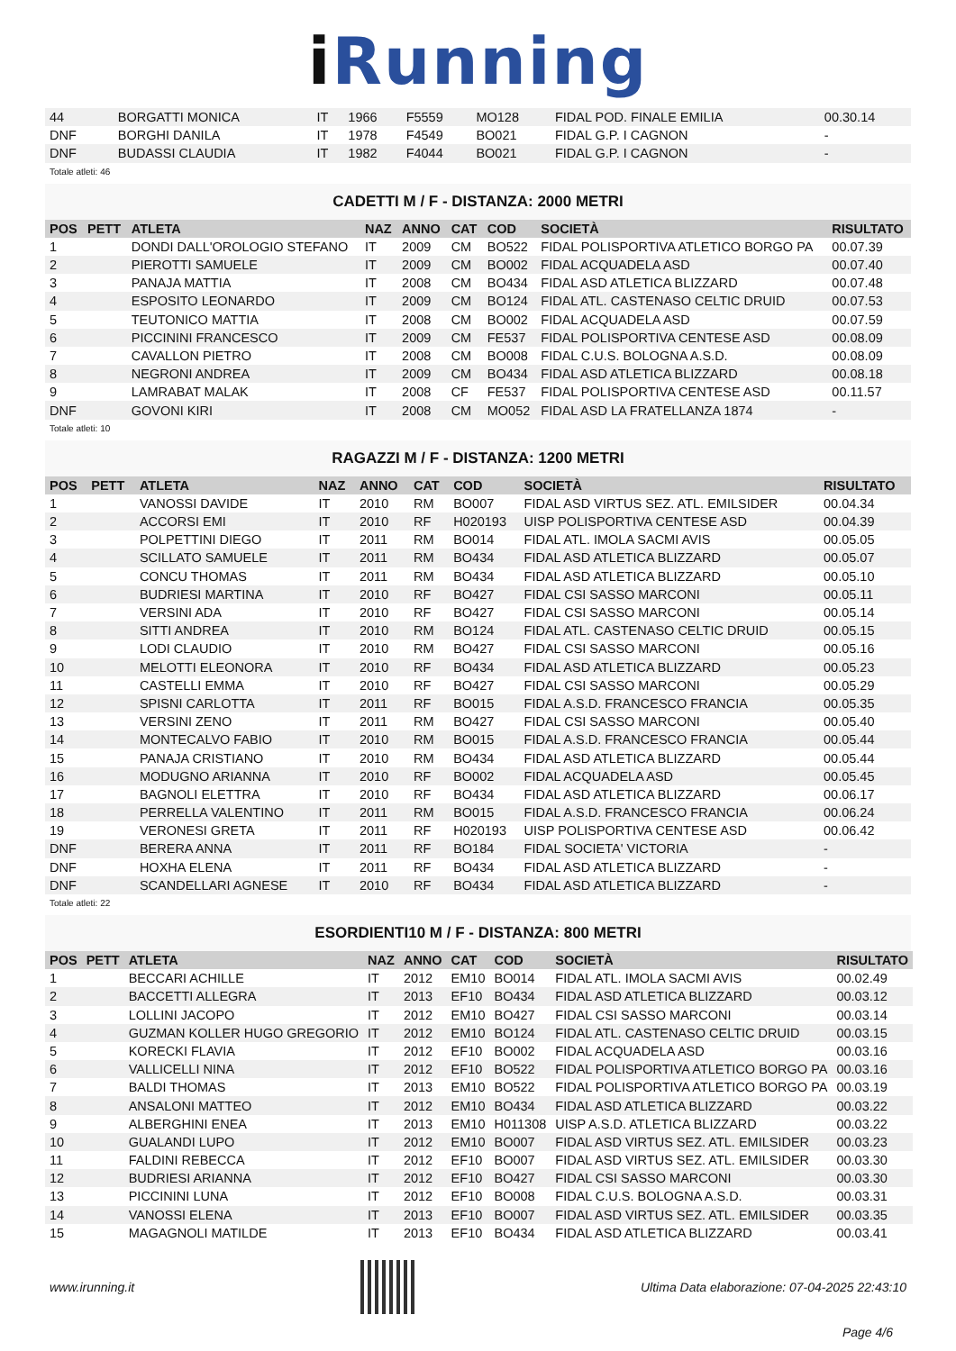i Running
| 44 | | BORGATTI MONICA | IT | 1966 | F5559 | MO128 | FIDAL POD. FINALE EMILIA | 00.30.14 |
| DNF | | BORGHI DANILA | IT | 1978 | F4549 | BO021 | FIDAL G.P. I CAGNON | - |
| DNF | | BUDASSI CLAUDIA | IT | 1982 | F4044 | BO021 | FIDAL G.P. I CAGNON | - |
Totale atleti: 46
CADETTI M / F - DISTANZA: 2000 METRI
| POS | PETT | ATLETA | NAZ | ANNO | CAT | COD | SOCIETÀ | RISULTATO |
| --- | --- | --- | --- | --- | --- | --- | --- | --- |
| 1 | | DONDI DALL'OROLOGIO STEFANO | IT | 2009 | CM | BO522 | FIDAL POLISPORTIVA ATLETICO BORGO PA | 00.07.39 |
| 2 | | PIEROTTI SAMUELE | IT | 2009 | CM | BO002 | FIDAL ACQUADELA ASD | 00.07.40 |
| 3 | | PANAJA MATTIA | IT | 2008 | CM | BO434 | FIDAL ASD ATLETICA BLIZZARD | 00.07.48 |
| 4 | | ESPOSITO LEONARDO | IT | 2009 | CM | BO124 | FIDAL ATL. CASTENASO CELTIC DRUID | 00.07.53 |
| 5 | | TEUTONICO MATTIA | IT | 2008 | CM | BO002 | FIDAL ACQUADELA ASD | 00.07.59 |
| 6 | | PICCININI FRANCESCO | IT | 2009 | CM | FE537 | FIDAL POLISPORTIVA CENTESE ASD | 00.08.09 |
| 7 | | CAVALLON PIETRO | IT | 2008 | CM | BO008 | FIDAL C.U.S. BOLOGNA A.S.D. | 00.08.09 |
| 8 | | NEGRONI ANDREA | IT | 2009 | CM | BO434 | FIDAL ASD ATLETICA BLIZZARD | 00.08.18 |
| 9 | | LAMRABAT MALAK | IT | 2008 | CF | FE537 | FIDAL POLISPORTIVA CENTESE ASD | 00.11.57 |
| DNF | | GOVONI KIRI | IT | 2008 | CM | MO052 | FIDAL ASD LA FRATELLANZA 1874 | - |
Totale atleti: 10
RAGAZZI M / F - DISTANZA: 1200 METRI
| POS | PETT | ATLETA | NAZ | ANNO | CAT | COD | SOCIETÀ | RISULTATO |
| --- | --- | --- | --- | --- | --- | --- | --- | --- |
| 1 | | VANOSSI DAVIDE | IT | 2010 | RM | BO007 | FIDAL ASD VIRTUS SEZ. ATL. EMILSIDER | 00.04.34 |
| 2 | | ACCORSI EMI | IT | 2010 | RF | H020193 | UISP POLISPORTIVA CENTESE ASD | 00.04.39 |
| 3 | | POLPETTINI DIEGO | IT | 2011 | RM | BO014 | FIDAL ATL. IMOLA SACMI AVIS | 00.05.05 |
| 4 | | SCILLATO SAMUELE | IT | 2011 | RM | BO434 | FIDAL ASD ATLETICA BLIZZARD | 00.05.07 |
| 5 | | CONCU THOMAS | IT | 2011 | RM | BO434 | FIDAL ASD ATLETICA BLIZZARD | 00.05.10 |
| 6 | | BUDRIESI MARTINA | IT | 2010 | RF | BO427 | FIDAL CSI SASSO MARCONI | 00.05.11 |
| 7 | | VERSINI ADA | IT | 2010 | RF | BO427 | FIDAL CSI SASSO MARCONI | 00.05.14 |
| 8 | | SITTI ANDREA | IT | 2010 | RM | BO124 | FIDAL ATL. CASTENASO CELTIC DRUID | 00.05.15 |
| 9 | | LODI CLAUDIO | IT | 2010 | RM | BO427 | FIDAL CSI SASSO MARCONI | 00.05.16 |
| 10 | | MELOTTI ELEONORA | IT | 2010 | RF | BO434 | FIDAL ASD ATLETICA BLIZZARD | 00.05.23 |
| 11 | | CASTELLI EMMA | IT | 2010 | RF | BO427 | FIDAL CSI SASSO MARCONI | 00.05.29 |
| 12 | | SPISNI CARLOTTA | IT | 2011 | RF | BO015 | FIDAL A.S.D. FRANCESCO FRANCIA | 00.05.35 |
| 13 | | VERSINI ZENO | IT | 2011 | RM | BO427 | FIDAL CSI SASSO MARCONI | 00.05.40 |
| 14 | | MONTECALVO FABIO | IT | 2010 | RM | BO015 | FIDAL A.S.D. FRANCESCO FRANCIA | 00.05.44 |
| 15 | | PANAJA CRISTIANO | IT | 2010 | RM | BO434 | FIDAL ASD ATLETICA BLIZZARD | 00.05.44 |
| 16 | | MODUGNO ARIANNA | IT | 2010 | RF | BO002 | FIDAL ACQUADELA ASD | 00.05.45 |
| 17 | | BAGNOLI ELETTRA | IT | 2010 | RF | BO434 | FIDAL ASD ATLETICA BLIZZARD | 00.06.17 |
| 18 | | PERRELLA VALENTINO | IT | 2011 | RM | BO015 | FIDAL A.S.D. FRANCESCO FRANCIA | 00.06.24 |
| 19 | | VERONESI GRETA | IT | 2011 | RF | H020193 | UISP POLISPORTIVA CENTESE ASD | 00.06.42 |
| DNF | | BERERA ANNA | IT | 2011 | RF | BO184 | FIDAL SOCIETA' VICTORIA | - |
| DNF | | HOXHA ELENA | IT | 2011 | RF | BO434 | FIDAL ASD ATLETICA BLIZZARD | - |
| DNF | | SCANDELLARI AGNESE | IT | 2010 | RF | BO434 | FIDAL ASD ATLETICA BLIZZARD | - |
Totale atleti: 22
ESORDIENTI10 M / F - DISTANZA: 800 METRI
| POS | PETT | ATLETA | NAZ | ANNO | CAT | COD | SOCIETÀ | RISULTATO |
| --- | --- | --- | --- | --- | --- | --- | --- | --- |
| 1 | | BECCARI ACHILLE | IT | 2012 | EM10 | BO014 | FIDAL ATL. IMOLA SACMI AVIS | 00.02.49 |
| 2 | | BACCETTI ALLEGRA | IT | 2013 | EF10 | BO434 | FIDAL ASD ATLETICA BLIZZARD | 00.03.12 |
| 3 | | LOLLINI JACOPO | IT | 2012 | EM10 | BO427 | FIDAL CSI SASSO MARCONI | 00.03.14 |
| 4 | | GUZMAN KOLLER HUGO GREGORIO | IT | 2012 | EM10 | BO124 | FIDAL ATL. CASTENASO CELTIC DRUID | 00.03.15 |
| 5 | | KORECKI FLAVIA | IT | 2012 | EF10 | BO002 | FIDAL ACQUADELA ASD | 00.03.16 |
| 6 | | VALLICELLI NINA | IT | 2012 | EF10 | BO522 | FIDAL POLISPORTIVA ATLETICO BORGO PA | 00.03.16 |
| 7 | | BALDI THOMAS | IT | 2013 | EM10 | BO522 | FIDAL POLISPORTIVA ATLETICO BORGO PA | 00.03.19 |
| 8 | | ANSALONI MATTEO | IT | 2012 | EM10 | BO434 | FIDAL ASD ATLETICA BLIZZARD | 00.03.22 |
| 9 | | ALBERGHINI ENEA | IT | 2013 | EM10 | H011308 | UISP A.S.D. ATLETICA BLIZZARD | 00.03.22 |
| 10 | | GUALANDI LUPO | IT | 2012 | EM10 | BO007 | FIDAL ASD VIRTUS SEZ. ATL. EMILSIDER | 00.03.23 |
| 11 | | FALDINI REBECCA | IT | 2012 | EF10 | BO007 | FIDAL ASD VIRTUS SEZ. ATL. EMILSIDER | 00.03.30 |
| 12 | | BUDRIESI ARIANNA | IT | 2012 | EF10 | BO427 | FIDAL CSI SASSO MARCONI | 00.03.30 |
| 13 | | PICCININI LUNA | IT | 2012 | EF10 | BO008 | FIDAL C.U.S. BOLOGNA A.S.D. | 00.03.31 |
| 14 | | VANOSSI ELENA | IT | 2013 | EF10 | BO007 | FIDAL ASD VIRTUS SEZ. ATL. EMILSIDER | 00.03.35 |
| 15 | | MAGAGNOLI MATILDE | IT | 2013 | EF10 | BO434 | FIDAL ASD ATLETICA BLIZZARD | 00.03.41 |
www.irunning.it
Ultima Data elaborazione: 07-04-2025 22:43:10
Page 4/6